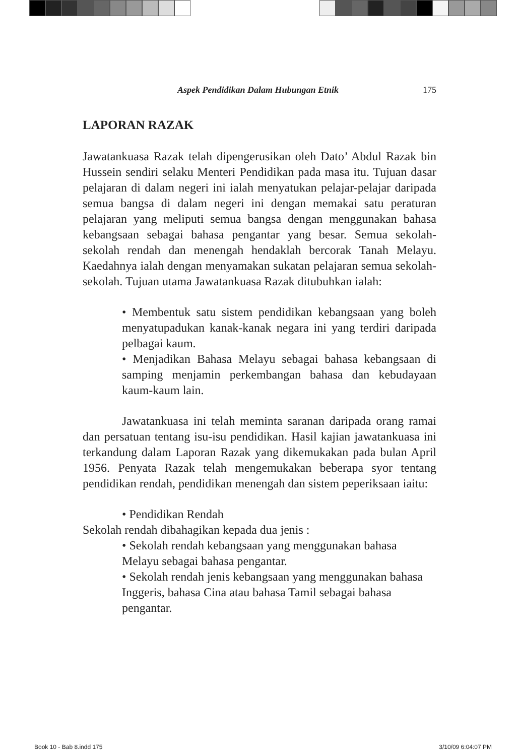Aspek Pendidikan Dalam Hubungan Etnik 175
LAPORAN RAZAK
Jawatankuasa Razak telah dipengerusikan oleh Dato’ Abdul Razak bin Hussein sendiri selaku Menteri Pendidikan pada masa itu. Tujuan dasar pelajaran di dalam negeri ini ialah menyatukan pelajar-pelajar daripada semua bangsa di dalam negeri ini dengan memakai satu peraturan pelajaran yang meliputi semua bangsa dengan menggunakan bahasa kebangsaan sebagai bahasa pengantar yang besar. Semua sekolah-sekolah rendah dan menengah hendaklah bercorak Tanah Melayu. Kaedahnya ialah dengan menyamakan sukatan pelajaran semua sekolah-sekolah. Tujuan utama Jawatankuasa Razak ditubuhkan ialah:
• Membentuk satu sistem pendidikan kebangsaan yang boleh menyatupadukan kanak-kanak negara ini yang terdiri daripada pelbagai kaum.
• Menjadikan Bahasa Melayu sebagai bahasa kebangsaan di samping menjamin perkembangan bahasa dan kebudayaan kaum-kaum lain.
Jawatankuasa ini telah meminta saranan daripada orang ramai dan persatuan tentang isu-isu pendidikan. Hasil kajian jawatankuasa ini terkandung dalam Laporan Razak yang dikemukakan pada bulan April 1956. Penyata Razak telah mengemukakan beberapa syor tentang pendidikan rendah, pendidikan menengah dan sistem peperiksaan iaitu:
• Pendidikan Rendah
Sekolah rendah dibahagikan kepada dua jenis :
• Sekolah rendah kebangsaan yang menggunakan bahasa Melayu sebagai bahasa pengantar.
• Sekolah rendah jenis kebangsaan yang menggunakan bahasa Inggeris, bahasa Cina atau bahasa Tamil sebagai bahasa pengantar.
Book 10 - Bab 8.indd 175 3/10/09 6:04:07 PM